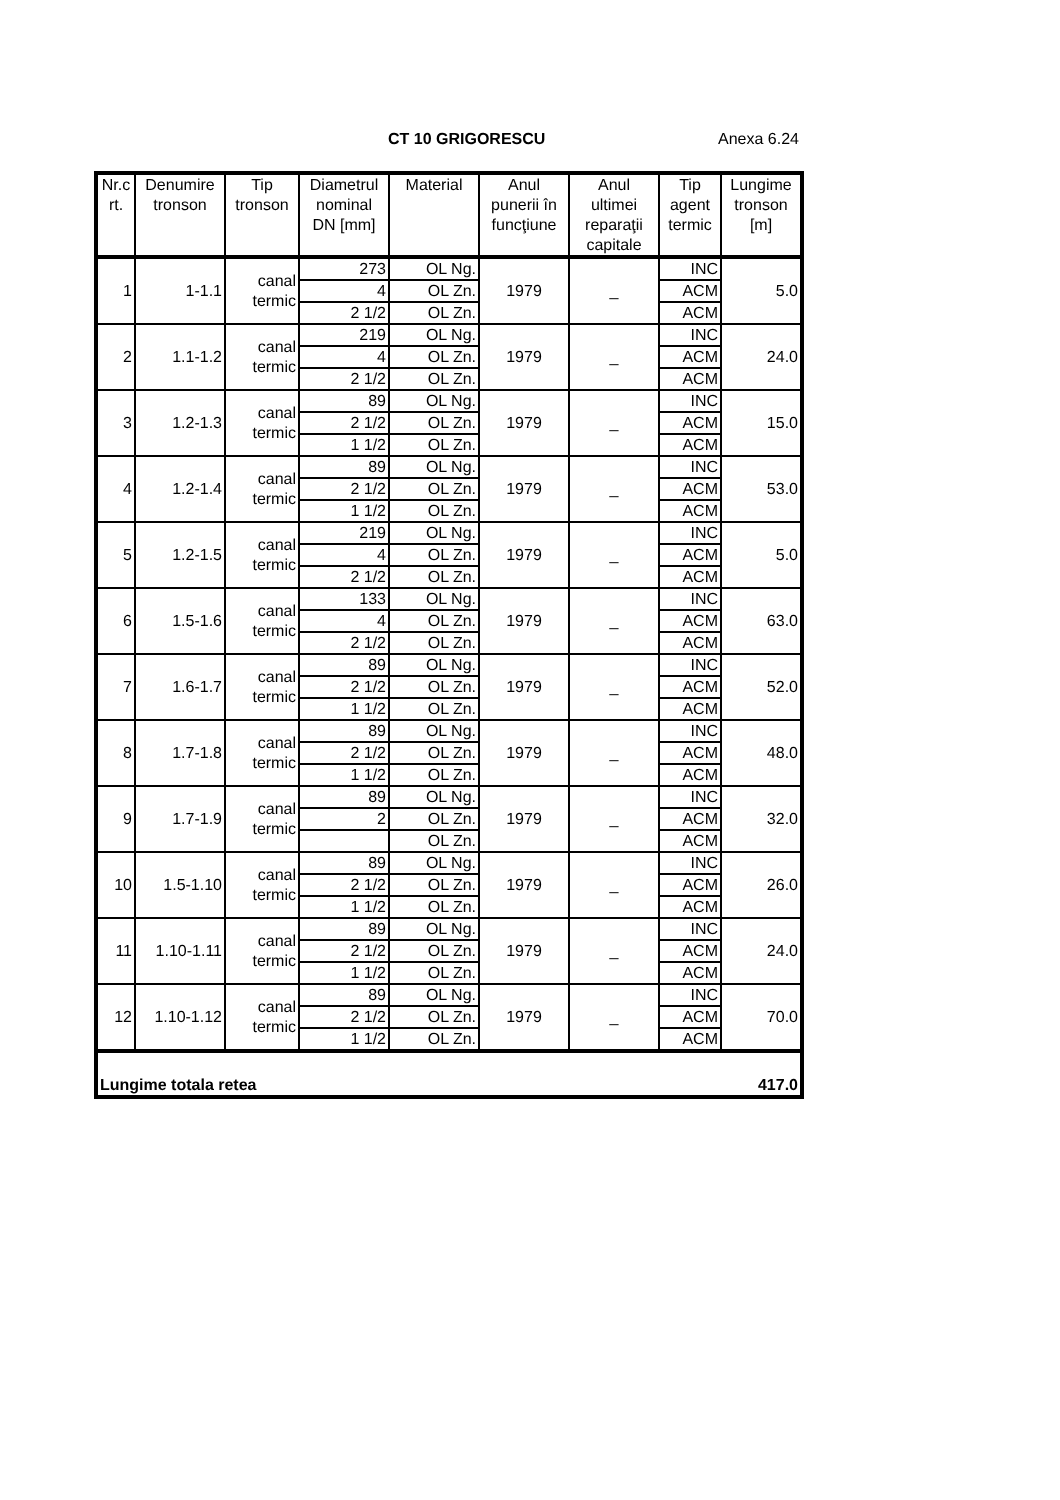CT 10 GRIGORESCU Anexa 6.24
| Nr.c rt. | Denumire tronson | Tip tronson | Diametrul nominal DN [mm] | Material | Anul punerii în funcţiune | Anul ultimei reparaţii capitale | Tip agent termic | Lungime tronson [m] |
| --- | --- | --- | --- | --- | --- | --- | --- | --- |
| 1 | 1-1.1 | canal termic | 273 | OL Ng. | 1979 | _ | INC | 5.0 |
| | | | 4 | OL Zn. | | | ACM | |
| | | | 2 1/2 | OL Zn. | | | ACM | |
| 2 | 1.1-1.2 | canal termic | 219 | OL Ng. | 1979 | _ | INC | 24.0 |
| | | | 4 | OL Zn. | | | ACM | |
| | | | 2 1/2 | OL Zn. | | | ACM | |
| 3 | 1.2-1.3 | canal termic | 89 | OL Ng. | 1979 | _ | INC | 15.0 |
| | | | 2 1/2 | OL Zn. | | | ACM | |
| | | | 1 1/2 | OL Zn. | | | ACM | |
| 4 | 1.2-1.4 | canal termic | 89 | OL Ng. | 1979 | _ | INC | 53.0 |
| | | | 2 1/2 | OL Zn. | | | ACM | |
| | | | 1 1/2 | OL Zn. | | | ACM | |
| 5 | 1.2-1.5 | canal termic | 219 | OL Ng. | 1979 | _ | INC | 5.0 |
| | | | 4 | OL Zn. | | | ACM | |
| | | | 2 1/2 | OL Zn. | | | ACM | |
| 6 | 1.5-1.6 | canal termic | 133 | OL Ng. | 1979 | _ | INC | 63.0 |
| | | | 4 | OL Zn. | | | ACM | |
| | | | 2 1/2 | OL Zn. | | | ACM | |
| 7 | 1.6-1.7 | canal termic | 89 | OL Ng. | 1979 | _ | INC | 52.0 |
| | | | 2 1/2 | OL Zn. | | | ACM | |
| | | | 1 1/2 | OL Zn. | | | ACM | |
| 8 | 1.7-1.8 | canal termic | 89 | OL Ng. | 1979 | _ | INC | 48.0 |
| | | | 2 1/2 | OL Zn. | | | ACM | |
| | | | 1 1/2 | OL Zn. | | | ACM | |
| 9 | 1.7-1.9 | canal termic | 89 | OL Ng. | 1979 | _ | INC | 32.0 |
| | | | 2 | OL Zn. | | | ACM | |
| | | | | OL Zn. | | | ACM | |
| 10 | 1.5-1.10 | canal termic | 89 | OL Ng. | 1979 | _ | INC | 26.0 |
| | | | 2 1/2 | OL Zn. | | | ACM | |
| | | | 1 1/2 | OL Zn. | | | ACM | |
| 11 | 1.10-1.11 | canal termic | 89 | OL Ng. | 1979 | _ | INC | 24.0 |
| | | | 2 1/2 | OL Zn. | | | ACM | |
| | | | 1 1/2 | OL Zn. | | | ACM | |
| 12 | 1.10-1.12 | canal termic | 89 | OL Ng. | 1979 | _ | INC | 70.0 |
| | | | 2 1/2 | OL Zn. | | | ACM | |
| | | | 1 1/2 | OL Zn. | | | ACM | |
| Lungime totala retea | | | | | | | | 417.0 |